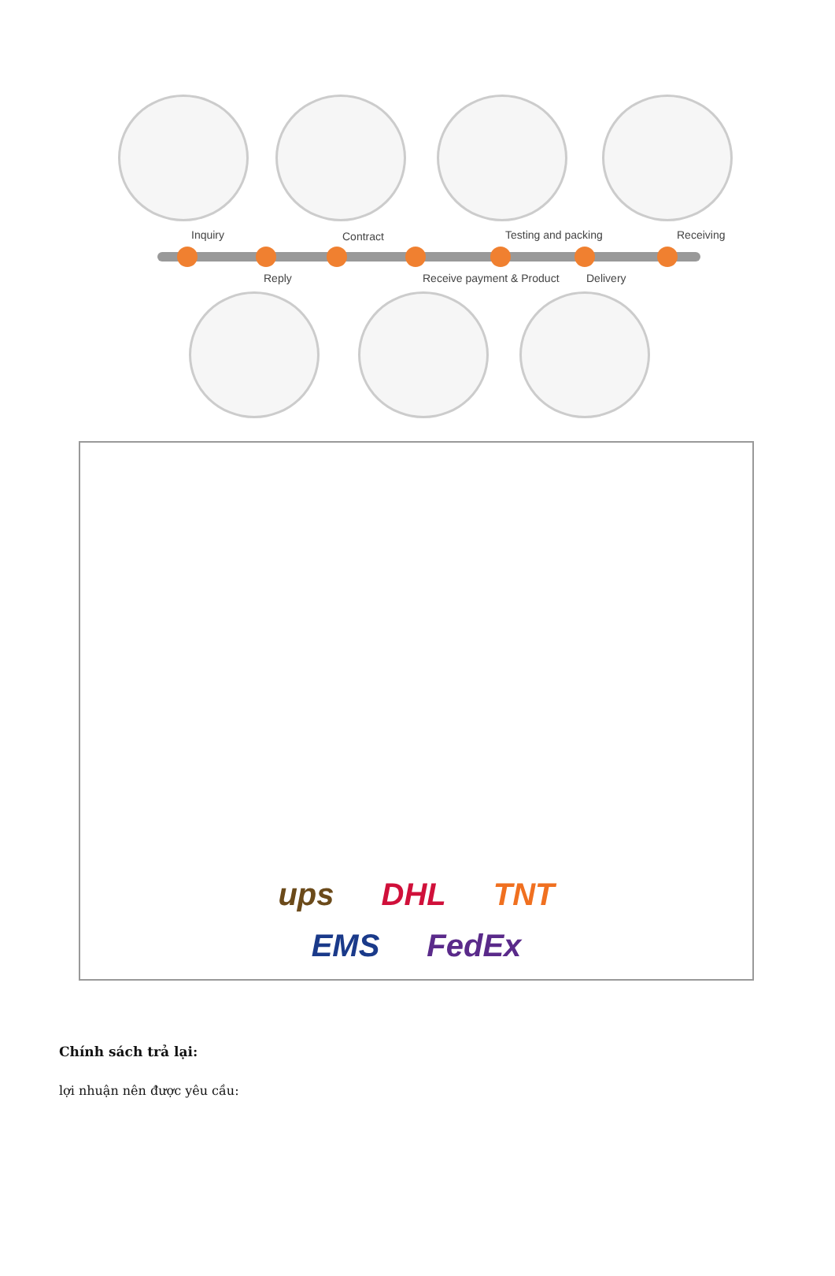Inquiry Contract Testing and packing Receiving
Reply Receive payment & Product Delivery
ups DHL TNT
EMS FedEx
Chính sách trả lại:
lợi nhuận nên được yêu cầu: